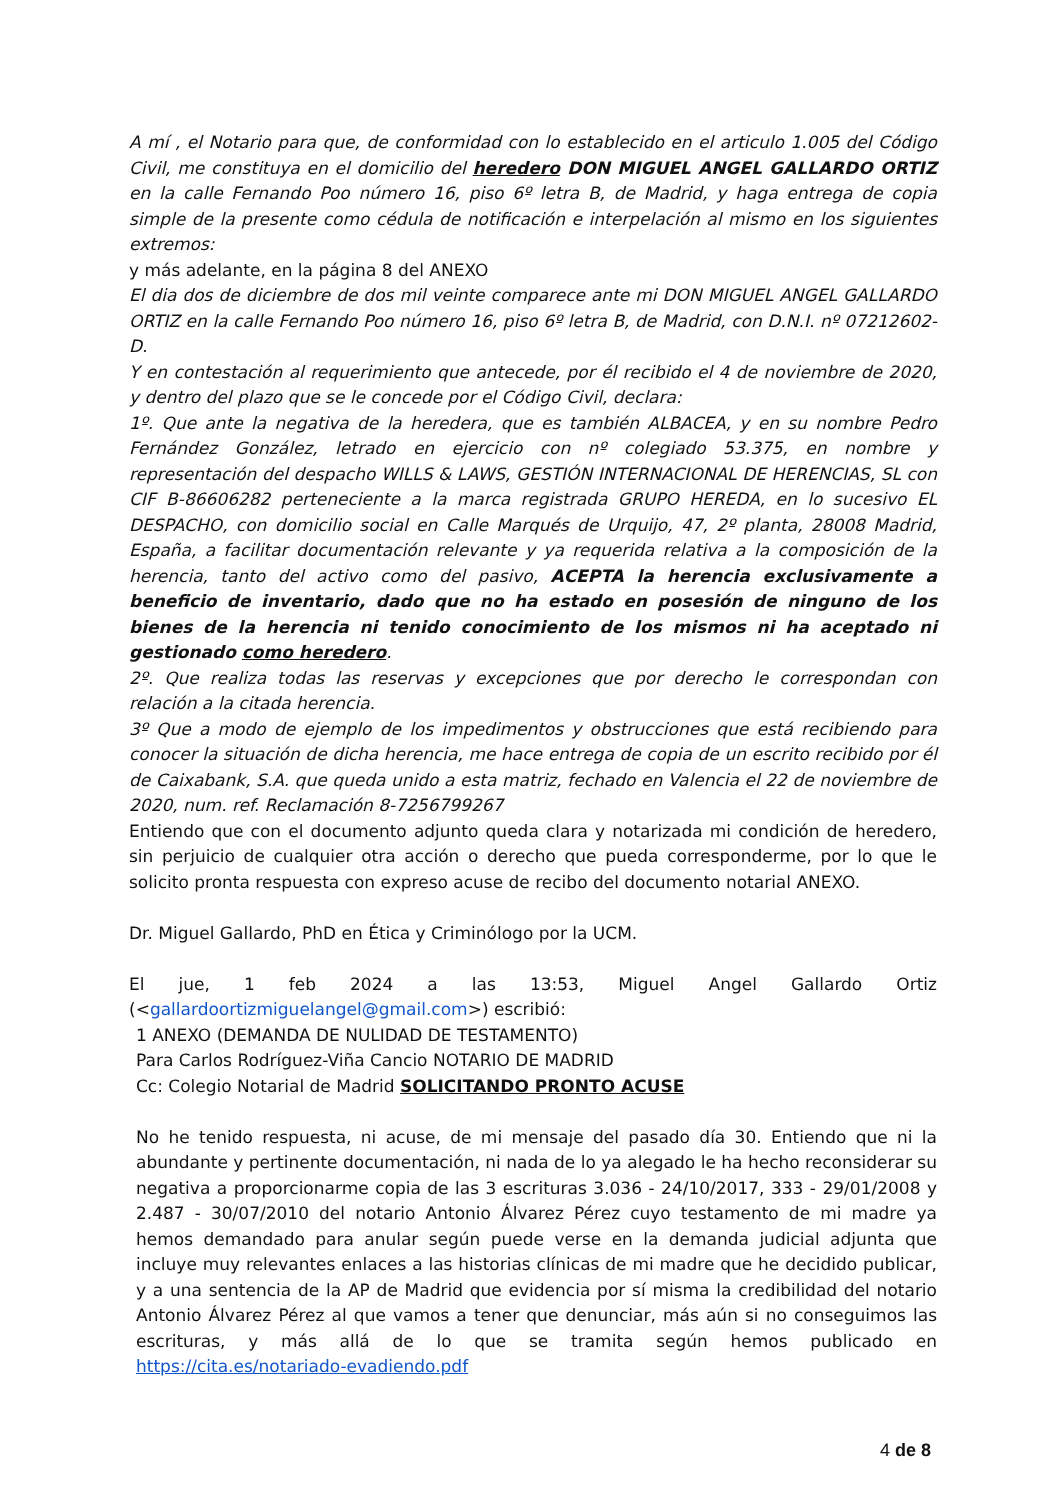A mí , el Notario para que, de conformidad con lo establecido en el articulo 1.005 del Código Civil, me constituya en el domicilio del heredero DON MIGUEL ANGEL GALLARDO ORTIZ en la calle Fernando Poo número 16, piso 6º letra B, de Madrid, y haga entrega de copia simple de la presente como cédula de notificación e interpelación al mismo en los siguientes extremos:
y más adelante, en la página 8 del ANEXO
El dia dos de diciembre de dos mil veinte comparece ante mi DON MIGUEL ANGEL GALLARDO ORTIZ en la calle Fernando Poo número 16, piso 6º letra B, de Madrid, con D.N.I. nº 07212602-D.
Y en contestación al requerimiento que antecede, por él recibido el 4 de noviembre de 2020, y dentro del plazo que se le concede por el Código Civil, declara:
1º. Que ante la negativa de la heredera, que es también ALBACEA, y en su nombre Pedro Fernández González, letrado en ejercicio con nº colegiado 53.375, en nombre y representación del despacho WILLS & LAWS, GESTIÓN INTERNACIONAL DE HERENCIAS, SL con CIF B-86606282 perteneciente a la marca registrada GRUPO HEREDA, en lo sucesivo EL DESPACHO, con domicilio social en Calle Marqués de Urquijo, 47, 2º planta, 28008 Madrid, España, a facilitar documentación relevante y ya requerida relativa a la composición de la herencia, tanto del activo como del pasivo, ACEPTA la herencia exclusivamente a beneficio de inventario, dado que no ha estado en posesión de ninguno de los bienes de la herencia ni tenido conocimiento de los mismos ni ha aceptado ni gestionado como heredero.
2º. Que realiza todas las reservas y excepciones que por derecho le correspondan con relación a la citada herencia.
3º Que a modo de ejemplo de los impedimentos y obstrucciones que está recibiendo para conocer la situación de dicha herencia, me hace entrega de copia de un escrito recibido por él de Caixabank, S.A. que queda unido a esta matriz, fechado en Valencia el 22 de noviembre de 2020, num. ref. Reclamación 8-7256799267
Entiendo que con el documento adjunto queda clara y notarizada mi condición de heredero, sin perjuicio de cualquier otra acción o derecho que pueda corresponderme, por lo que le solicito pronta respuesta con expreso acuse de recibo del documento notarial ANEXO.
Dr. Miguel Gallardo, PhD en Ética y Criminólogo por la UCM.
El jue, 1 feb 2024 a las 13:53, Miguel Angel Gallardo Ortiz (<gallardoortizmiguelangel@gmail.com>) escribió:
1 ANEXO (DEMANDA DE NULIDAD DE TESTAMENTO)
Para Carlos Rodríguez-Viña Cancio NOTARIO DE MADRID
Cc: Colegio Notarial de Madrid SOLICITANDO PRONTO ACUSE
No he tenido respuesta, ni acuse, de mi mensaje del pasado día 30. Entiendo que ni la abundante y pertinente documentación, ni nada de lo ya alegado le ha hecho reconsiderar su negativa a proporcionarme copia de las 3 escrituras 3.036 - 24/10/2017, 333 - 29/01/2008 y 2.487 - 30/07/2010 del notario Antonio Álvarez Pérez cuyo testamento de mi madre ya hemos demandado para anular según puede verse en la demanda judicial adjunta que incluye muy relevantes enlaces a las historias clínicas de mi madre que he decidido publicar, y a una sentencia de la AP de Madrid que evidencia por sí misma la credibilidad del notario Antonio Álvarez Pérez al que vamos a tener que denunciar, más aún si no conseguimos las escrituras, y más allá de lo que se tramita según hemos publicado en https://cita.es/notariado-evadiendo.pdf
4 de 8